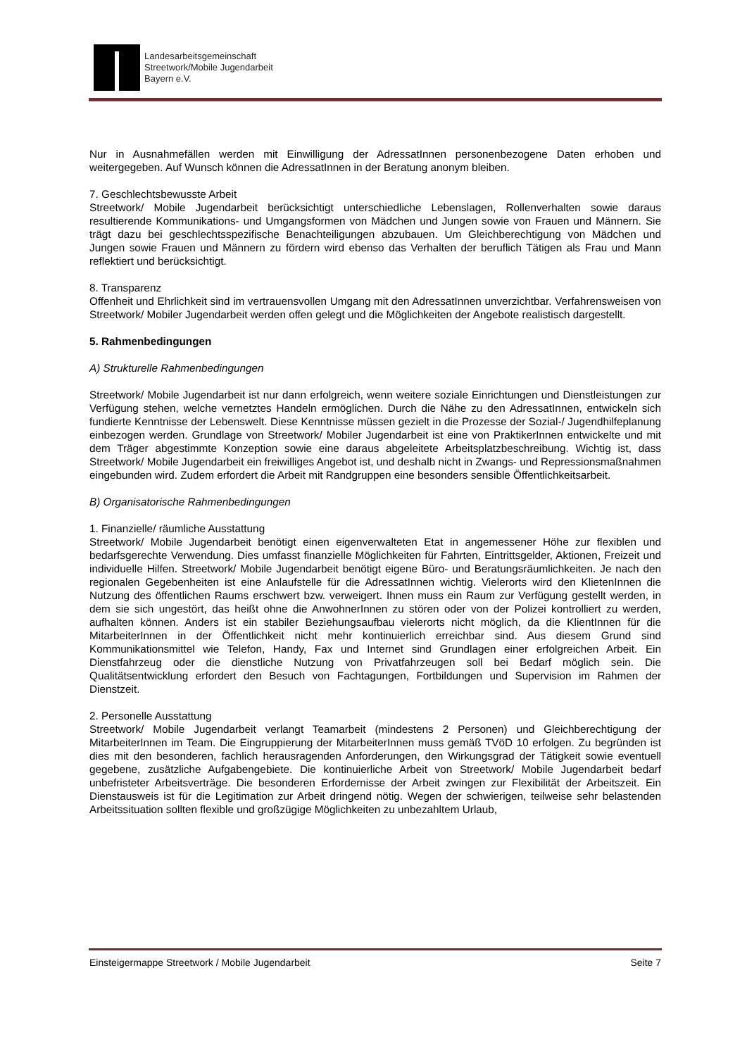Landesarbeitsgemeinschaft
Streetwork/Mobile Jugendarbeit
Bayern e.V.
Nur in Ausnahmefällen werden mit Einwilligung der AdressatInnen personenbezogene Daten erhoben und weitergegeben. Auf Wunsch können die AdressatInnen in der Beratung anonym bleiben.
7. Geschlechtsbewusste Arbeit
Streetwork/ Mobile Jugendarbeit berücksichtigt unterschiedliche Lebenslagen, Rollenverhalten sowie daraus resultierende Kommunikations- und Umgangsformen von Mädchen und Jungen sowie von Frauen und Männern. Sie trägt dazu bei geschlechtsspezifische Benachteiligungen abzubauen. Um Gleichberechtigung von Mädchen und Jungen sowie Frauen und Männern zu fördern wird ebenso das Verhalten der beruflich Tätigen als Frau und Mann reflektiert und berücksichtigt.
8. Transparenz
Offenheit und Ehrlichkeit sind im vertrauensvollen Umgang mit den AdressatInnen unverzichtbar. Verfahrensweisen von Streetwork/ Mobiler Jugendarbeit werden offen gelegt und die Möglichkeiten der Angebote realistisch dargestellt.
5. Rahmenbedingungen
A) Strukturelle Rahmenbedingungen
Streetwork/ Mobile Jugendarbeit ist nur dann erfolgreich, wenn weitere soziale Einrichtungen und Dienstleistungen zur Verfügung stehen, welche vernetztes Handeln ermöglichen. Durch die Nähe zu den AdressatInnen, entwickeln sich fundierte Kenntnisse der Lebenswelt. Diese Kenntnisse müssen gezielt in die Prozesse der Sozial-/ Jugendhilfeplanung einbezogen werden. Grundlage von Streetwork/ Mobiler Jugendarbeit ist eine von PraktikerInnen entwickelte und mit dem Träger abgestimmte Konzeption sowie eine daraus abgeleitete Arbeitsplatzbeschreibung. Wichtig ist, dass Streetwork/ Mobile Jugendarbeit ein freiwilliges Angebot ist, und deshalb nicht in Zwangs- und Repressionsmaßnahmen eingebunden wird. Zudem erfordert die Arbeit mit Randgruppen eine besonders sensible Öffentlichkeitsarbeit.
B) Organisatorische Rahmenbedingungen
1. Finanzielle/ räumliche Ausstattung
Streetwork/ Mobile Jugendarbeit benötigt einen eigenverwalteten Etat in angemessener Höhe zur flexiblen und bedarfsgerechte Verwendung. Dies umfasst finanzielle Möglichkeiten für Fahrten, Eintrittsgelder, Aktionen, Freizeit und individuelle Hilfen. Streetwork/ Mobile Jugendarbeit benötigt eigene Büro- und Beratungsräumlichkeiten. Je nach den regionalen Gegebenheiten ist eine Anlaufstelle für die AdressatInnen wichtig. Vielerorts wird den KlietenInnen die Nutzung des öffentlichen Raums erschwert bzw. verweigert. Ihnen muss ein Raum zur Verfügung gestellt werden, in dem sie sich ungestört, das heißt ohne die AnwohnerInnen zu stören oder von der Polizei kontrolliert zu werden, aufhalten können. Anders ist ein stabiler Beziehungsaufbau vielerorts nicht möglich, da die KlientInnen für die MitarbeiterInnen in der Öffentlichkeit nicht mehr kontinuierlich erreichbar sind. Aus diesem Grund sind Kommunikationsmittel wie Telefon, Handy, Fax und Internet sind Grundlagen einer erfolgreichen Arbeit. Ein Dienstfahrzeug oder die dienstliche Nutzung von Privatfahrzeugen soll bei Bedarf möglich sein. Die Qualitätsentwicklung erfordert den Besuch von Fachtagungen, Fortbildungen und Supervision im Rahmen der Dienstzeit.
2. Personelle Ausstattung
Streetwork/ Mobile Jugendarbeit verlangt Teamarbeit (mindestens 2 Personen) und Gleichberechtigung der MitarbeiterInnen im Team. Die Eingruppierung der MitarbeiterInnen muss gemäß TVöD 10 erfolgen. Zu begründen ist dies mit den besonderen, fachlich herausragenden Anforderungen, den Wirkungsgrad der Tätigkeit sowie eventuell gegebene, zusätzliche Aufgabengebiete. Die kontinuierliche Arbeit von Streetwork/ Mobile Jugendarbeit bedarf unbefristeter Arbeitsverträge. Die besonderen Erfordernisse der Arbeit zwingen zur Flexibilität der Arbeitszeit. Ein Dienstausweis ist für die Legitimation zur Arbeit dringend nötig. Wegen der schwierigen, teilweise sehr belastenden Arbeitssituation sollten flexible und großzügige Möglichkeiten zu unbezahltem Urlaub,
Einsteigermappe Streetwork / Mobile Jugendarbeit Seite 7